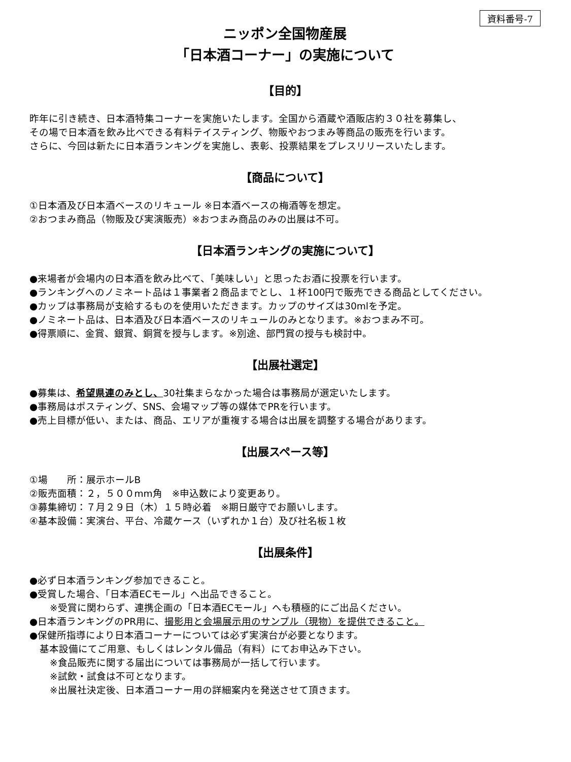資料番号-7
ニッポン全国物産展
「日本酒コーナー」の実施について
【目的】
昨年に引き続き、日本酒特集コーナーを実施いたします。全国から酒蔵や酒販店約３０社を募集し、
その場で日本酒を飲み比べできる有料テイスティング、物販やおつまみ等商品の販売を行います。
さらに、今回は新たに日本酒ランキングを実施し、表彰、投票結果をプレスリリースいたします。
【商品について】
①日本酒及び日本酒ベースのリキュール ※日本酒ベースの梅酒等を想定。
②おつまみ商品（物販及び実演販売）※おつまみ商品のみの出展は不可。
【日本酒ランキングの実施について】
●来場者が会場内の日本酒を飲み比べて、「美味しい」と思ったお酒に投票を行います。
●ランキングへのノミネート品は１事業者２商品までとし、１杯100円で販売できる商品としてください。
●カップは事務局が支給するものを使用いただきます。カップのサイズは30mlを予定。
●ノミネート品は、日本酒及び日本酒ベースのリキュールのみとなります。※おつまみ不可。
●得票順に、金賞、銀賞、銅賞を授与します。※別途、部門賞の授与も検討中。
【出展社選定】
●募集は、希望県連のみとし、30社集まらなかった場合は事務局が選定いたします。
●事務局はポスティング、SNS、会場マップ等の媒体でPRを行います。
●売上目標が低い、または、商品、エリアが重複する場合は出展を調整する場合があります。
【出展スペース等】
①場　　所：展示ホールB
②販売面積：２，５００mm角　※申込数により変更あり。
③募集締切：７月２９日（木）１５時必着　※期日厳守でお願いします。
④基本設備：実演台、平台、冷蔵ケース（いずれか１台）及び社名板１枚
【出展条件】
●必ず日本酒ランキング参加できること。
●受賞した場合、「日本酒ECモール」へ出品できること。
※受賞に関わらず、連携企画の「日本酒ECモール」へも積極的にご出品ください。
●日本酒ランキングのPR用に、撮影用と会場展示用のサンプル（現物）を提供できること。
●保健所指導により日本酒コーナーについては必ず実演台が必要となります。
基本設備にてご用意、もしくはレンタル備品（有料）にてお申込み下さい。
※食品販売に関する届出については事務局が一括して行います。
※試飲・試食は不可となります。
※出展社決定後、日本酒コーナー用の詳細案内を発送させて頂きます。